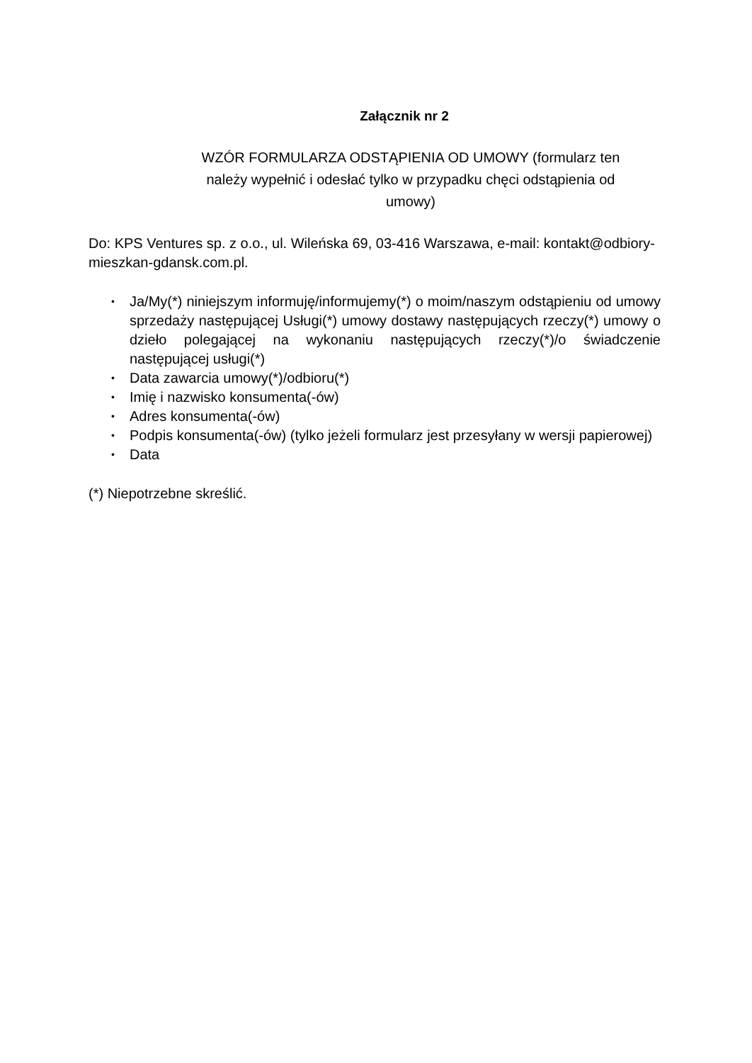Załącznik nr 2
WZÓR FORMULARZA ODSTĄPIENIA OD UMOWY (formularz ten należy wypełnić i odesłać tylko w przypadku chęci odstąpienia od umowy)
Do: KPS Ventures sp. z o.o., ul. Wileńska 69, 03-416 Warszawa, e-mail: kontakt@odbiory-mieszkan-gdansk.com.pl.
• Ja/My(*) niniejszym informuję/informujemy(*) o moim/naszym odstąpieniu od umowy sprzedaży następującej Usługi(*) umowy dostawy następujących rzeczy(*) umowy o dzieło polegającej na wykonaniu następujących rzeczy(*)/o świadczenie następującej usługi(*)
• Data zawarcia umowy(*)/odbioru(*)
• Imię i nazwisko konsumenta(-ów)
• Adres konsumenta(-ów)
• Podpis konsumenta(-ów) (tylko jeżeli formularz jest przesyłany w wersji papierowej)
• Data
(*) Niepotrzebne skreślić.